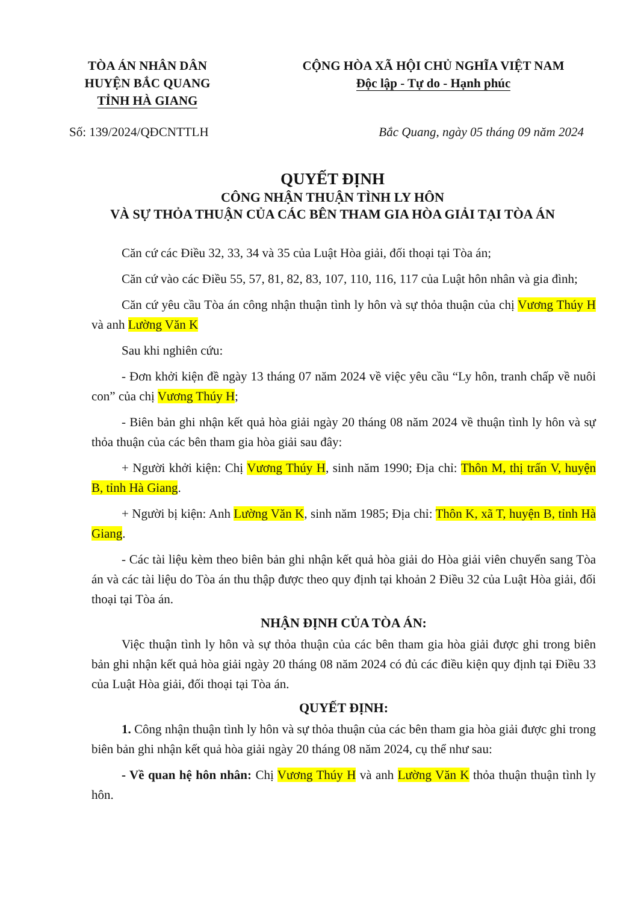TÒA ÁN NHÂN DÂN
HUYỆN BẮC QUANG
TỈNH HÀ GIANG
CỘNG HÒA XÃ HỘI CHỦ NGHĨA VIỆT NAM
Độc lập - Tự do - Hạnh phúc
Số: 139/2024/QĐCNTTLH Bắc Quang, ngày 05 tháng 09 năm 2024
QUYẾT ĐỊNH
CÔNG NHẬN THUẬN TÌNH LY HÔN
VÀ SỰ THỎA THUẬN CỦA CÁC BÊN THAM GIA HÒA GIẢI TẠI TÒA ÁN
Căn cứ các Điều 32, 33, 34 và 35 của Luật Hòa giải, đối thoại tại Tòa án;
Căn cứ vào các Điều 55, 57, 81, 82, 83, 107, 110, 116, 117 của Luật hôn nhân và gia đình;
Căn cứ yêu cầu Tòa án công nhận thuận tình ly hôn và sự thỏa thuận của chị Vương Thúy H và anh Lường Văn K
Sau khi nghiên cứu:
- Đơn khởi kiện đề ngày 13 tháng 07 năm 2024 về việc yêu cầu “Ly hôn, tranh chấp về nuôi con” của chị Vương Thúy H;
- Biên bản ghi nhận kết quả hòa giải ngày 20 tháng 08 năm 2024 về thuận tình ly hôn và sự thỏa thuận của các bên tham gia hòa giải sau đây:
+ Người khởi kiện: Chị Vương Thúy H, sinh năm 1990; Địa chỉ: Thôn M, thị trấn V, huyện B, tỉnh Hà Giang.
+ Người bị kiện: Anh Lường Văn K, sinh năm 1985; Địa chỉ: Thôn K, xã T, huyện B, tỉnh Hà Giang.
- Các tài liệu kèm theo biên bản ghi nhận kết quả hòa giải do Hòa giải viên chuyển sang Tòa án và các tài liệu do Tòa án thu thập được theo quy định tại khoản 2 Điều 32 của Luật Hòa giải, đối thoại tại Tòa án.
NHẬN ĐỊNH CỦA TÒA ÁN:
Việc thuận tình ly hôn và sự thỏa thuận của các bên tham gia hòa giải được ghi trong biên bản ghi nhận kết quả hòa giải ngày 20 tháng 08 năm 2024 có đủ các điều kiện quy định tại Điều 33 của Luật Hòa giải, đối thoại tại Tòa án.
QUYẾT ĐỊNH:
1. Công nhận thuận tình ly hôn và sự thỏa thuận của các bên tham gia hòa giải được ghi trong biên bản ghi nhận kết quả hòa giải ngày 20 tháng 08 năm 2024, cụ thể như sau:
- Về quan hệ hôn nhân: Chị Vương Thúy H và anh Lường Văn K thỏa thuận thuận tình ly hôn.